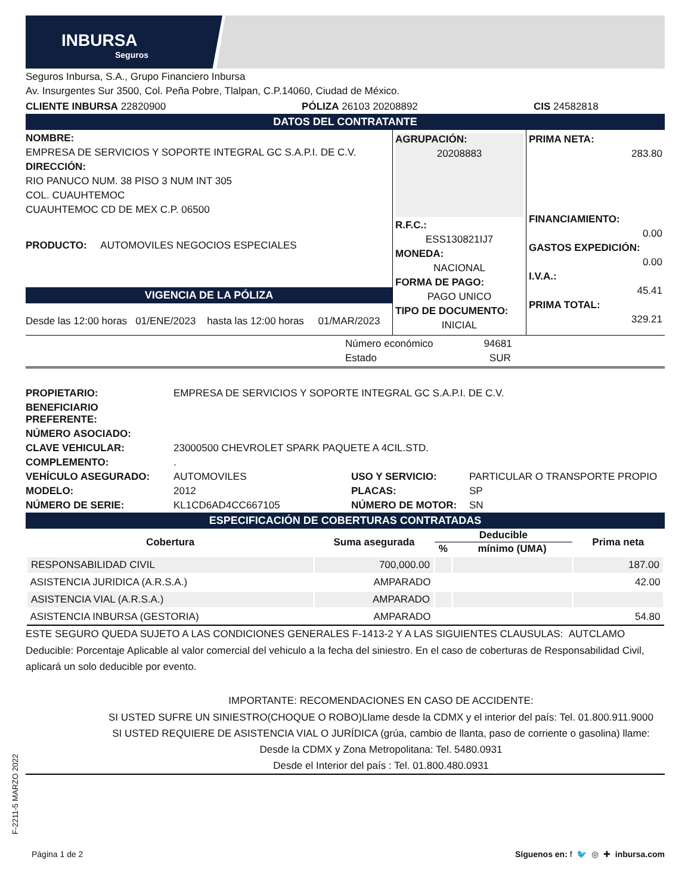INBURSA
Seguros
Seguros Inbursa, S.A., Grupo Financiero Inbursa
Av. Insurgentes Sur 3500, Col. Peña Pobre, Tlalpan, C.P.14060, Ciudad de México.
| CLIENTE INBURSA 22820900 | PÓLIZA 26103 20208892 | CIS 24582818 |
DATOS DEL CONTRATANTE
| NOMBRE: EMPRESA DE SERVICIOS Y SOPORTE INTEGRAL GC S.A.P.I. DE C.V. DIRECCIÓN: RIO PANUCO NUM. 38 PISO 3 NUM INT 305 COL. CUAUHTEMOC CUAUHTEMOC CD DE MEX C.P. 06500 PRODUCTO: AUTOMOVILES NEGOCIOS ESPECIALES VIGENCIA DE LA PÓLIZA Desde las 12:00 horas 01/ENE/2023 hasta las 12:00 horas 01/MAR/2023 | AGRUPACIÓN: 20208883 R.F.C.: ESS130821IJ7 MONEDA: NACIONAL FORMA DE PAGO: PAGO UNICO TIPO DE DOCUMENTO: INICIAL | PRIMA NETA: 283.80 FINANCIAMIENTO: 0.00 GASTOS EXPEDICIÓN: 0.00 I.V.A.: 45.41 PRIMA TOTAL: 329.21 |
Número económico 94681
Estado SUR
| PROPIETARIO: | EMPRESA DE SERVICIOS Y SOPORTE INTEGRAL GC S.A.P.I. DE C.V. | | |
| BENEFICIARIO PREFERENTE: | | | |
| NÚMERO ASOCIADO: | | | |
| CLAVE VEHICULAR: | 23000500 CHEVROLET SPARK PAQUETE A 4CIL.STD. | | |
| COMPLEMENTO: | . | | |
| VEHÍCULO ASEGURADO: | AUTOMOVILES | USO Y SERVICIO: | PARTICULAR O TRANSPORTE PROPIO |
| MODELO: | 2012 | PLACAS: | SP |
| NÚMERO DE SERIE: | KL1CD6AD4CC667105 | NÚMERO DE MOTOR: | SN |
ESPECIFICACIÓN DE COBERTURAS CONTRATADAS
| Cobertura | Suma asegurada | Deducible | | Prima neta |
| --- | --- | --- | --- | --- |
| | | % | mínimo (UMA) | |
| RESPONSABILIDAD CIVIL | 700,000.00 | | | 187.00 |
| ASISTENCIA JURIDICA (A.R.S.A.) | AMPARADO | | | 42.00 |
| ASISTENCIA VIAL (A.R.S.A.) | AMPARADO | | | |
| ASISTENCIA INBURSA (GESTORIA) | AMPARADO | | | 54.80 |
ESTE SEGURO QUEDA SUJETO A LAS CONDICIONES GENERALES F-1413-2 Y A LAS SIGUIENTES CLAUSULAS: AUTCLAMO
Deducible: Porcentaje Aplicable al valor comercial del vehiculo a la fecha del siniestro. En el caso de coberturas de Responsabilidad Civil, aplicará un solo deducible por evento.
IMPORTANTE: RECOMENDACIONES EN CASO DE ACCIDENTE:
SI USTED SUFRE UN SINIESTRO(CHOQUE O ROBO)Llame desde la CDMX y el interior del país: Tel. 01.800.911.9000
SI USTED REQUIERE DE ASISTENCIA VIAL O JURÍDICA (grúa, cambio de llanta, paso de corriente o gasolina) llame:
Desde la CDMX y Zona Metropolitana: Tel. 5480.0931
Desde el Interior del país : Tel. 01.800.480.0931
F-2211-5 MARZO 2022
Página 1 de 2 Síguenos en: f 🐦 ◎ ✚ inbursa.com